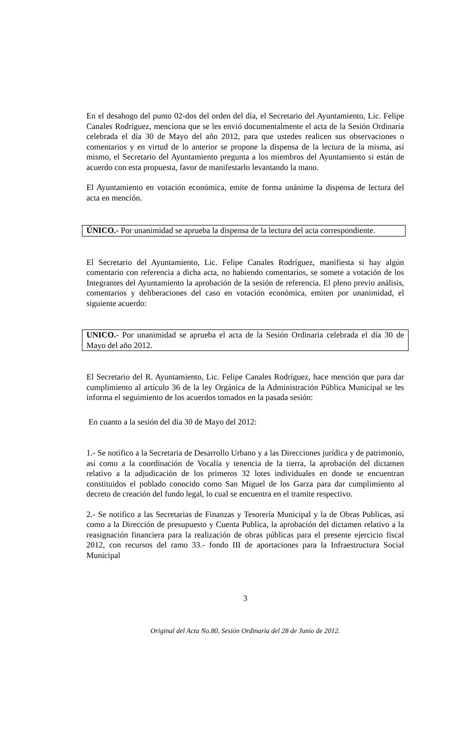En el desahogo del punto 02-dos del orden del día, el Secretario del Ayuntamiento, Lic. Felipe Canales Rodríguez, menciona que se les envió documentalmente el acta de la Sesión Ordinaria celebrada el día 30 de Mayo del año 2012, para que ustedes realicen sus observaciones o comentarios y en virtud de lo anterior se propone la dispensa de la lectura de la misma, así mismo, el Secretario del Ayuntamiento pregunta a los miembros del Ayuntamiento si están de acuerdo con esta propuesta, favor de manifestarlo levantando la mano.
El Ayuntamiento en votación económica, emite de forma unánime la dispensa de lectura del acta en mención.
ÚNICO.- Por unanimidad se aprueba la dispensa de la lectura del acta correspondiente.
El Secretario del Ayuntamiento, Lic. Felipe Canales Rodríguez, manifiesta si hay algún comentario con referencia a dicha acta, no habiendo comentarios, se somete a votación de los Integrantes del Ayuntamiento la aprobación de la sesión de referencia. El pleno previo análisis, comentarios y deliberaciones del caso en votación económica, emiten por unanimidad, el siguiente acuerdo:
UNICO.- Por unanimidad se aprueba el acta de la Sesión Ordinaria celebrada el día 30 de Mayo del año 2012.
El Secretario del R. Ayuntamiento, Lic. Felipe Canales Rodríguez, hace mención que para dar cumplimiento al artículo 36 de la ley Orgánica de la Administración Pública Municipal se les informa el seguimiento de los acuerdos tomados en la pasada sesión:
En cuanto a la sesión del día 30 de Mayo del 2012:
1.- Se notifico a la Secretaria de Desarrollo Urbano y a las Direcciones jurídica y de patrimonio, así como a la coordinación de Vocalía y tenencia de la tierra, la aprobación del dictamen relativo a la adjudicación de los primeros 32 lotes individuales en donde se encuentran constituidos el poblado conocido como San Miguel de los Garza para dar cumplimiento al decreto de creación del fundo legal, lo cual se encuentra en el tramite respectivo.
2.- Se notifico a las Secretarias de Finanzas y Tesorería Municipal y la de Obras Publicas, así como a la Dirección de presupuesto y Cuenta Publica, la aprobación del dictamen relativo a la reasignación financiera para la realización de obras públicas para el presente ejercicio fiscal 2012, con recursos del ramo 33.- fondo III de aportaciones para la Infraestructura Social Municipal
3
Original del Acta No.80, Sesión Ordinaria del 28 de Junio de 2012.